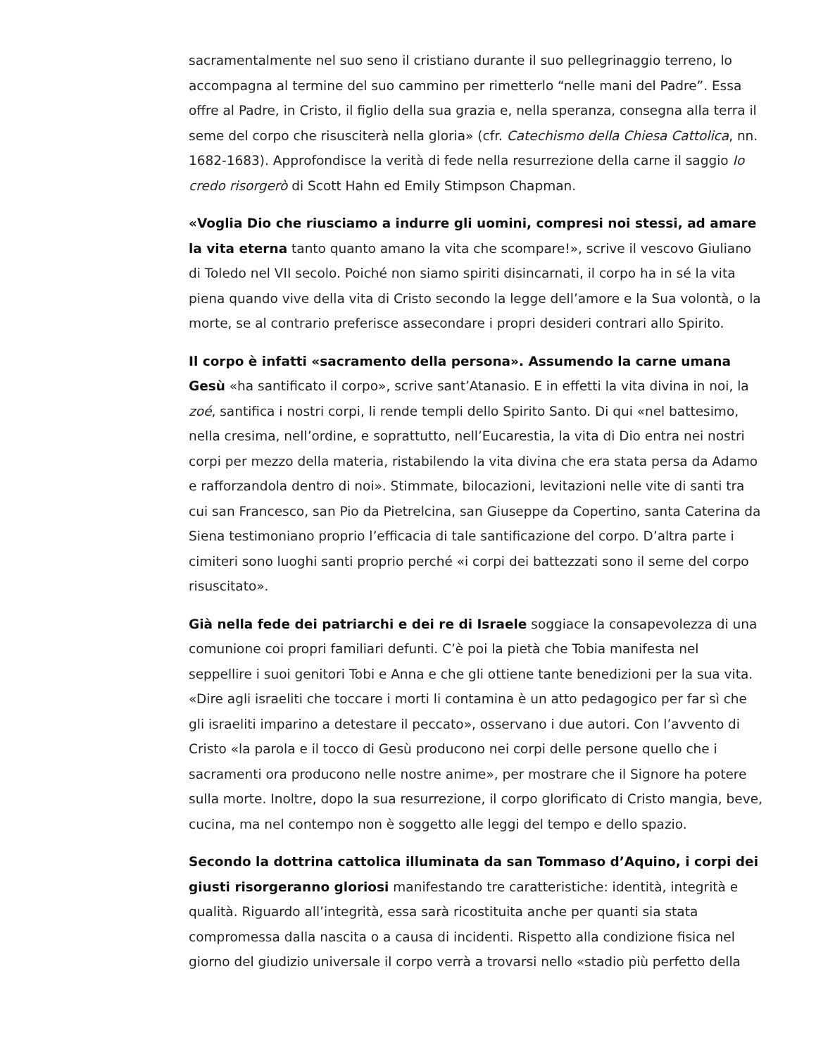sacramentalmente nel suo seno il cristiano durante il suo pellegrinaggio terreno, lo accompagna al termine del suo cammino per rimetterlo “nelle mani del Padre”. Essa offre al Padre, in Cristo, il figlio della sua grazia e, nella speranza, consegna alla terra il seme del corpo che risusciterà nella gloria» (cfr. Catechismo della Chiesa Cattolica, nn. 1682-1683). Approfondisce la verità di fede nella resurrezione della carne il saggio Io credo risorgerò di Scott Hahn ed Emily Stimpson Chapman.
«Voglia Dio che riusciamo a indurre gli uomini, compresi noi stessi, ad amare la vita eterna tanto quanto amano la vita che scompare!», scrive il vescovo Giuliano di Toledo nel VII secolo. Poiché non siamo spiriti disincarnati, il corpo ha in sé la vita piena quando vive della vita di Cristo secondo la legge dell’amore e la Sua volontà, o la morte, se al contrario preferisce assecondare i propri desideri contrari allo Spirito.
Il corpo è infatti «sacramento della persona». Assumendo la carne umana Gesù «ha santificato il corpo», scrive sant’Atanasio. E in effetti la vita divina in noi, la zoé, santifica i nostri corpi, li rende templi dello Spirito Santo. Di qui «nel battesimo, nella cresima, nell’ordine, e soprattutto, nell’Eucarestia, la vita di Dio entra nei nostri corpi per mezzo della materia, ristabilendo la vita divina che era stata persa da Adamo e rafforzandola dentro di noi». Stimmate, bilocazioni, levitazioni nelle vite di santi tra cui san Francesco, san Pio da Pietrelcina, san Giuseppe da Copertino, santa Caterina da Siena testimoniano proprio l’efficacia di tale santificazione del corpo. D’altra parte i cimiteri sono luoghi santi proprio perché «i corpi dei battezzati sono il seme del corpo risuscitato».
Già nella fede dei patriarchi e dei re di Israele soggiace la consapevolezza di una comunione coi propri familiari defunti. C’è poi la pietà che Tobia manifesta nel seppellire i suoi genitori Tobi e Anna e che gli ottiene tante benedizioni per la sua vita. «Dire agli israeliti che toccare i morti li contamina è un atto pedagogico per far sì che gli israeliti imparino a detestare il peccato», osservano i due autori. Con l’avvento di Cristo «la parola e il tocco di Gesù producono nei corpi delle persone quello che i sacramenti ora producono nelle nostre anime», per mostrare che il Signore ha potere sulla morte. Inoltre, dopo la sua resurrezione, il corpo glorificato di Cristo mangia, beve, cucina, ma nel contempo non è soggetto alle leggi del tempo e dello spazio.
Secondo la dottrina cattolica illuminata da san Tommaso d’Aquino, i corpi dei giusti risorgeranno gloriosi manifestando tre caratteristiche: identità, integrità e qualità. Riguardo all’integrità, essa sarà ricostituita anche per quanti sia stata compromessa dalla nascita o a causa di incidenti. Rispetto alla condizione fisica nel giorno del giudizio universale il corpo verrà a trovarsi nello «stadio più perfetto della